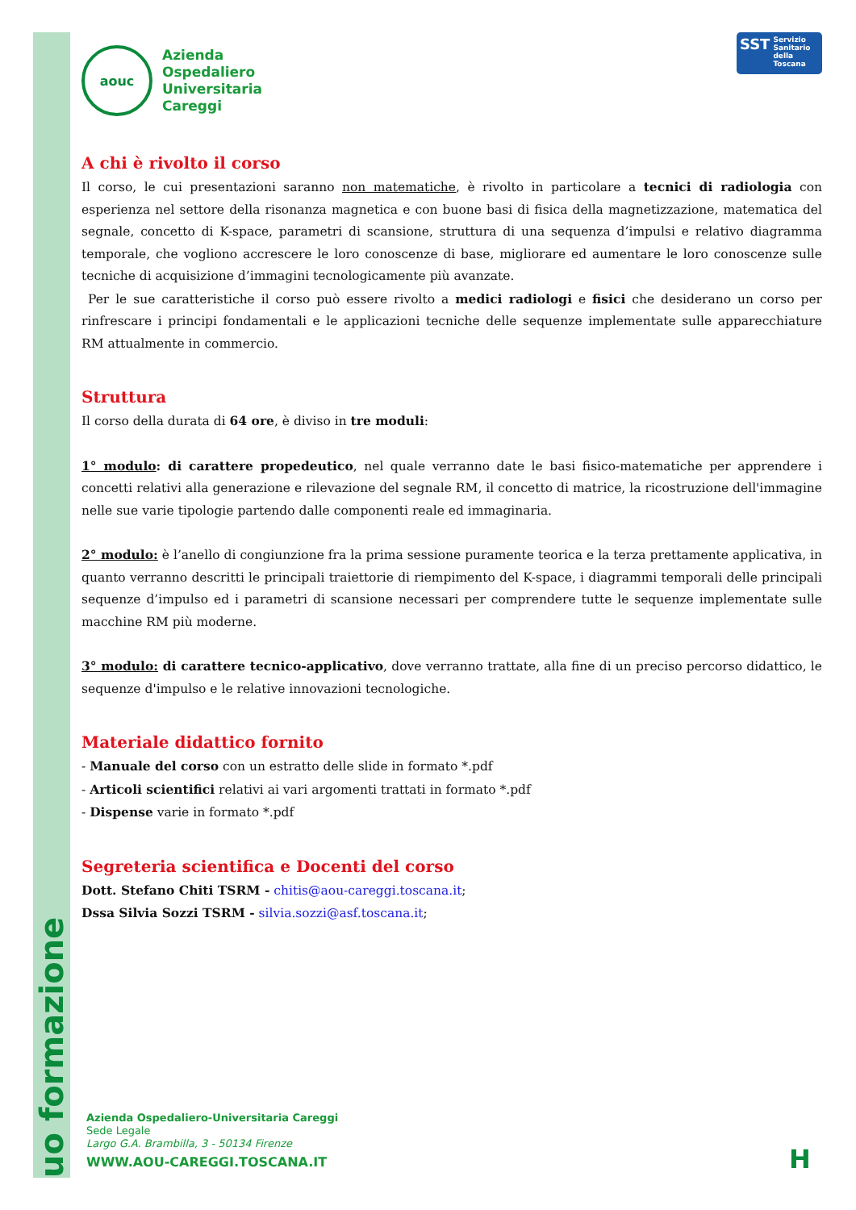uo formazione
aouc
Azienda
Ospedaliero
Universitaria
Careggi
SST Servizio
Sanitario
della
Toscana
A chi è rivolto il corso
Il corso, le cui presentazioni saranno non matematiche, è rivolto in particolare a tecnici di radiologia con esperienza nel settore della risonanza magnetica e con buone basi di fisica della magnetizzazione, matematica del segnale, concetto di K-space, parametri di scansione, struttura di una sequenza d’impulsi e relativo diagramma temporale, che vogliono accrescere le loro conoscenze di base, migliorare ed aumentare le loro conoscenze sulle tecniche di acquisizione d’immagini tecnologicamente più avanzate.
Per le sue caratteristiche il corso può essere rivolto a medici radiologi e fisici che desiderano un corso per rinfrescare i principi fondamentali e le applicazioni tecniche delle sequenze implementate sulle apparecchiature RM attualmente in commercio.
Struttura
Il corso della durata di 64 ore, è diviso in tre moduli:
1° modulo: di carattere propedeutico, nel quale verranno date le basi fisico-matematiche per apprendere i concetti relativi alla generazione e rilevazione del segnale RM, il concetto di matrice, la ricostruzione dell'immagine nelle sue varie tipologie partendo dalle componenti reale ed immaginaria.
2° modulo: è l’anello di congiunzione fra la prima sessione puramente teorica e la terza prettamente applicativa, in quanto verranno descritti le principali traiettorie di riempimento del K-space, i diagrammi temporali delle principali sequenze d’impulso ed i parametri di scansione necessari per comprendere tutte le sequenze implementate sulle macchine RM più moderne.
3° modulo: di carattere tecnico-applicativo, dove verranno trattate, alla fine di un preciso percorso didattico, le sequenze d'impulso e le relative innovazioni tecnologiche.
Materiale didattico fornito
- Manuale del corso con un estratto delle slide in formato *.pdf
- Articoli scientifici relativi ai vari argomenti trattati in formato *.pdf
- Dispense varie in formato *.pdf
Segreteria scientifica e Docenti del corso
Dott. Stefano Chiti TSRM - chitis@aou-careggi.toscana.it;
Dssa Silvia Sozzi TSRM - silvia.sozzi@asf.toscana.it;
Azienda Ospedaliero-Universitaria Careggi
Sede Legale
Largo G.A. Brambilla, 3 - 50134 Firenze
WWW.AOU-CAREGGI.TOSCANA.IT
H